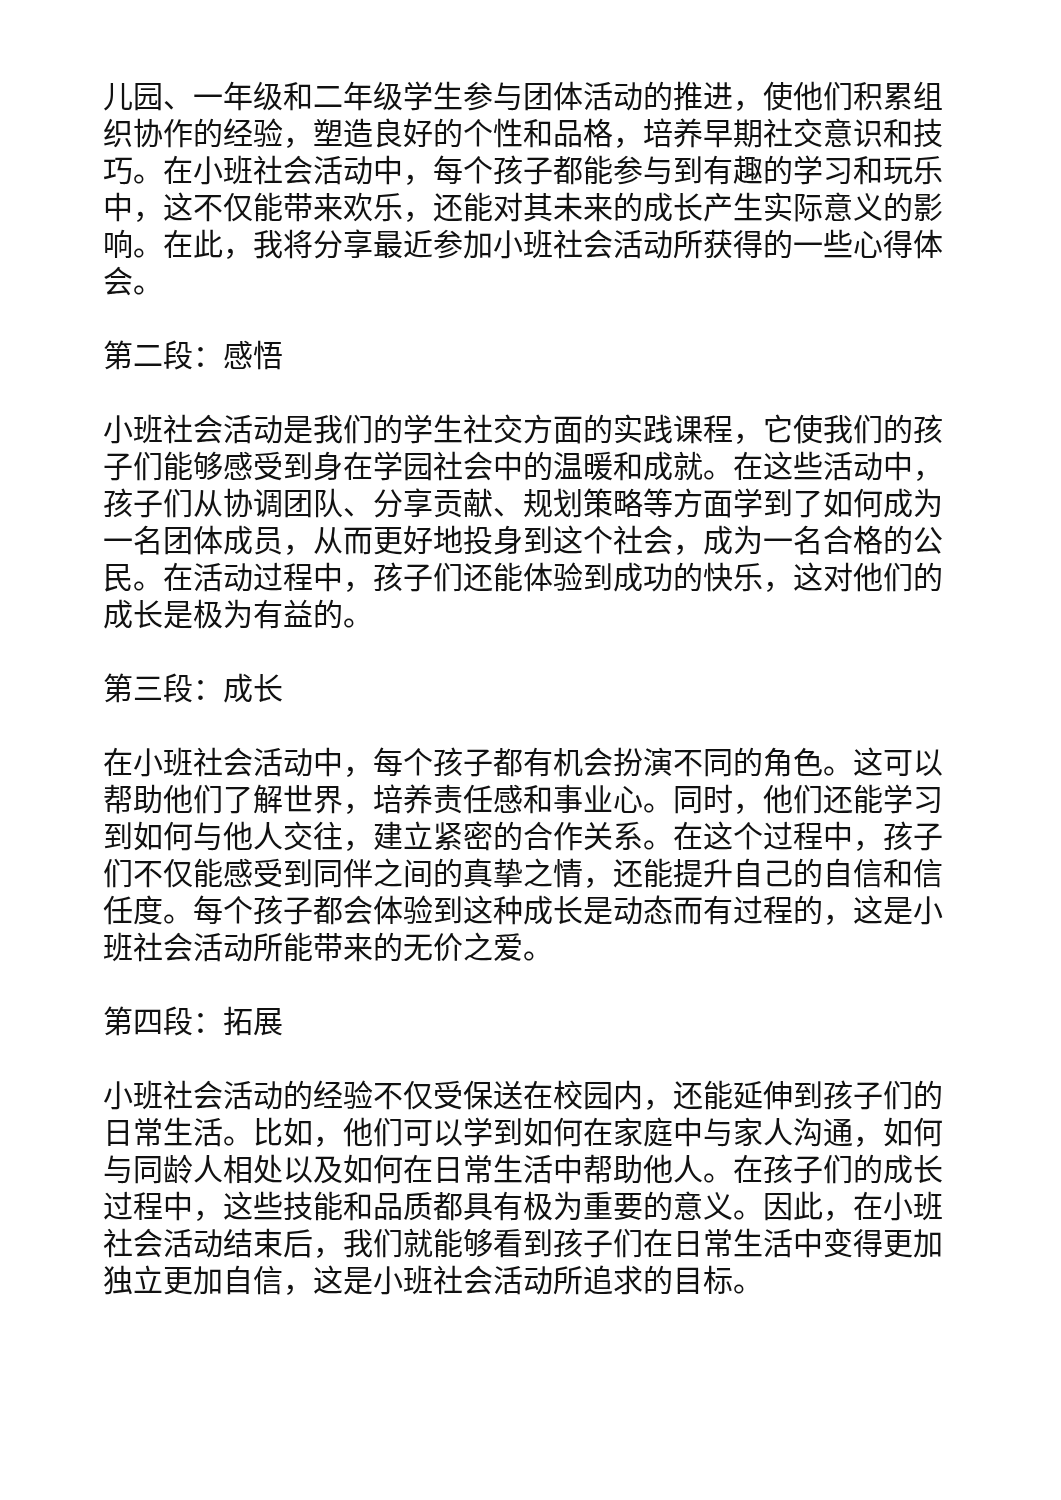儿园、一年级和二年级学生参与团体活动的推进，使他们积累组织协作的经验，塑造良好的个性和品格，培养早期社交意识和技巧。在小班社会活动中，每个孩子都能参与到有趣的学习和玩乐中，这不仅能带来欢乐，还能对其未来的成长产生实际意义的影响。在此，我将分享最近参加小班社会活动所获得的一些心得体会。
第二段：感悟
小班社会活动是我们的学生社交方面的实践课程，它使我们的孩子们能够感受到身在学园社会中的温暖和成就。在这些活动中，孩子们从协调团队、分享贡献、规划策略等方面学到了如何成为一名团体成员，从而更好地投身到这个社会，成为一名合格的公民。在活动过程中，孩子们还能体验到成功的快乐，这对他们的成长是极为有益的。
第三段：成长
在小班社会活动中，每个孩子都有机会扮演不同的角色。这可以帮助他们了解世界，培养责任感和事业心。同时，他们还能学习到如何与他人交往，建立紧密的合作关系。在这个过程中，孩子们不仅能感受到同伴之间的真挚之情，还能提升自己的自信和信任度。每个孩子都会体验到这种成长是动态而有过程的，这是小班社会活动所能带来的无价之爱。
第四段：拓展
小班社会活动的经验不仅受保送在校园内，还能延伸到孩子们的日常生活。比如，他们可以学到如何在家庭中与家人沟通，如何与同龄人相处以及如何在日常生活中帮助他人。在孩子们的成长过程中，这些技能和品质都具有极为重要的意义。因此，在小班社会活动结束后，我们就能够看到孩子们在日常生活中变得更加独立更加自信，这是小班社会活动所追求的目标。